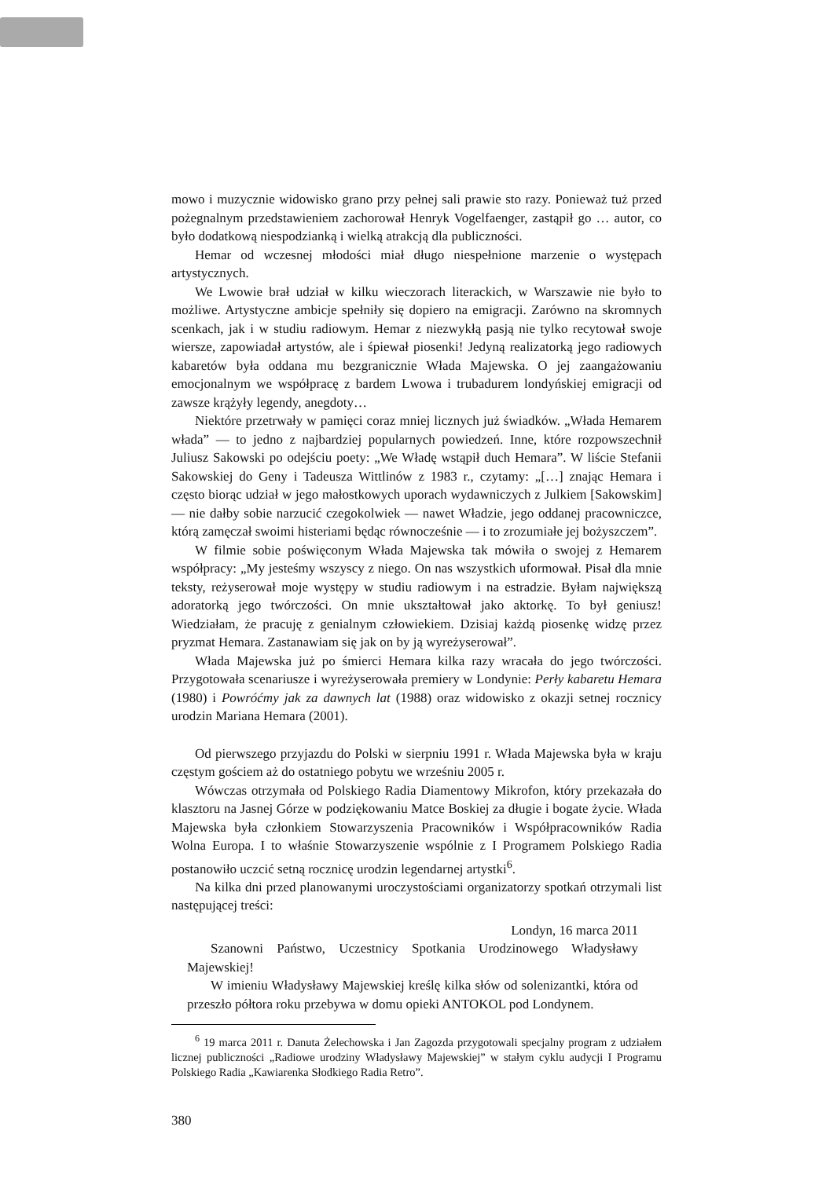mowo i muzycznie widowisko grano przy pełnej sali prawie sto razy. Ponieważ tuż przed pożegnalnym przedstawieniem zachorował Henryk Vogelfaenger, zastąpił go … autor, co było dodatkową niespodzianką i wielką atrakcją dla publiczności.
Hemar od wczesnej młodości miał długo niespełnione marzenie o występach artystycznych.
We Lwowie brał udział w kilku wieczorach literackich, w Warszawie nie było to możliwe. Artystyczne ambicje spełniły się dopiero na emigracji. Zarówno na skromnych scenkach, jak i w studiu radiowym. Hemar z niezwykłą pasją nie tylko recytował swoje wiersze, zapowiadał artystów, ale i śpiewał piosenki! Jedyną realizatorką jego radiowych kabaretów była oddana mu bezgranicznie Władа Majewska. O jej zaangażowaniu emocjonalnym we współpracę z bardem Lwowa i trubadurem londyńskiej emigracji od zawsze krążyły legendy, anegdoty…
Niektóre przetrwały w pamięci coraz mniej licznych już świadków. „Włada Hemarem włada” — to jedno z najbardziej popularnych powiedzeń. Inne, które rozpowszechnił Juliusz Sakowski po odejściu poety: „We Władę wstąpił duch Hemara”. W liście Stefanii Sakowskiej do Geny i Tadeusza Wittlinów z 1983 r., czytamy: „[…] znając Hemara i często biorąc udział w jego małostkowych uporach wydawniczych z Julkiem [Sakowskim] — nie dałby sobie narzucić czegokolwiek — nawet Władzie, jego oddanej pracowniczce, którą zamęczał swoimi histeriami będąc równocześnie — i to zrozumiałe jej bożyszczem”.
W filmie sobie poświęconym Włada Majewska tak mówiła o swojej z Hemarem współpracy: „My jesteśmy wszyscy z niego. On nas wszystkich uformował. Pisał dla mnie teksty, reżyserował moje występy w studiu radiowym i na estradzie. Byłam największą adoratorką jego twórczości. On mnie ukształtował jako aktorkę. To był geniusz! Wiedziałam, że pracuję z genialnym człowiekiem. Dzisiaj każdą piosenkę widzę przez pryzmat Hemara. Zastanawiam się jak on by ją wyreżyserował”.
Włada Majewska już po śmierci Hemara kilka razy wracała do jego twórczości. Przygotowała scenariusze i wyreżyserowała premiery w Londynie: Perły kabaretu Hemara (1980) i Powróćmy jak za dawnych lat (1988) oraz widowisko z okazji setnej rocznicy urodzin Mariana Hemara (2001).
Od pierwszego przyjazdu do Polski w sierpniu 1991 r. Włada Majewska była w kraju częstym gościem aż do ostatniego pobytu we wrześniu 2005 r.
Wówczas otrzymała od Polskiego Radia Diamentowy Mikrofon, który przekazała do klasztoru na Jasnej Górze w podziękowaniu Matce Boskiej za długie i bogate życie. Włada Majewska była członkiem Stowarzyszenia Pracowników i Współpracowników Radia Wolna Europa. I to właśnie Stowarzyszenie wspólnie z I Programem Polskiego Radia postanowiło uczcić setną rocznicę urodzin legendarnej artystki<sup>6</sup>.
Na kilka dni przed planowanymi uroczystościami organizatorzy spotkań otrzymali list następującej treści:
Londyn, 16 marca 2011
Szanowni Państwo, Uczestnicy Spotkania Urodzinowego Władysławy Majewskiej!
W imieniu Władysławy Majewskiej kreślę kilka słów od solenizantki, która od przeszło półtora roku przebywa w domu opieki ANTOKOL pod Londynem.
<sup>6</sup> 19 marca 2011 r. Danuta Żelechowska i Jan Zagozda przygotowali specjalny program z udziałem licznej publiczności „Radiowe urodziny Władysławy Majewskiej” w stałym cyklu audycji I Programu Polskiego Radia „Kawiarenka Słodkiego Radia Retro”.
380